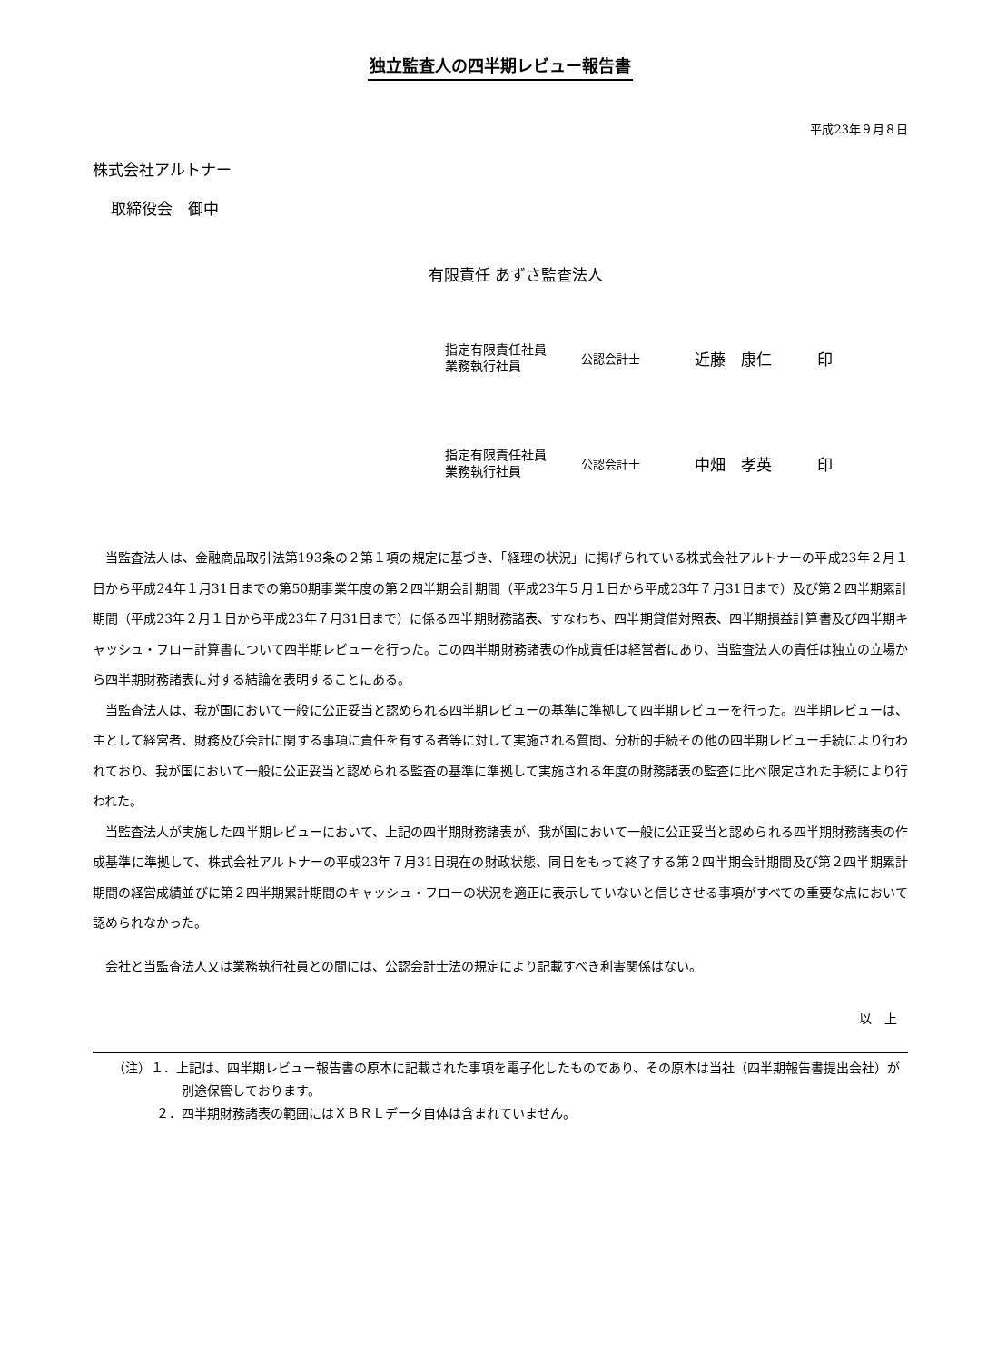独立監査人の四半期レビュー報告書
平成23年９月８日
株式会社アルトナー
取締役会　御中
有限責任 あずさ監査法人
指定有限責任社員
業務執行社員
公認会計士
近藤　康仁 印
指定有限責任社員
業務執行社員
公認会計士
中畑　孝英 印
当監査法人は、金融商品取引法第193条の２第１項の規定に基づき、「経理の状況」に掲げられている株式会社アルトナーの平成23年２月１日から平成24年１月31日までの第50期事業年度の第２四半期会計期間（平成23年５月１日から平成23年７月31日まで）及び第２四半期累計期間（平成23年２月１日から平成23年７月31日まで）に係る四半期財務諸表、すなわち、四半期貸借対照表、四半期損益計算書及び四半期キャッシュ・フロー計算書について四半期レビューを行った。この四半期財務諸表の作成責任は経営者にあり、当監査法人の責任は独立の立場から四半期財務諸表に対する結論を表明することにある。
当監査法人は、我が国において一般に公正妥当と認められる四半期レビューの基準に準拠して四半期レビューを行った。四半期レビューは、主として経営者、財務及び会計に関する事項に責任を有する者等に対して実施される質問、分析的手続その他の四半期レビュー手続により行われており、我が国において一般に公正妥当と認められる監査の基準に準拠して実施される年度の財務諸表の監査に比べ限定された手続により行われた。
当監査法人が実施した四半期レビューにおいて、上記の四半期財務諸表が、我が国において一般に公正妥当と認められる四半期財務諸表の作成基準に準拠して、株式会社アルトナーの平成23年７月31日現在の財政状態、同日をもって終了する第２四半期会計期間及び第２四半期累計期間の経営成績並びに第２四半期累計期間のキャッシュ・フローの状況を適正に表示していないと信じさせる事項がすべての重要な点において認められなかった。
会社と当監査法人又は業務執行社員との間には、公認会計士法の規定により記載すべき利害関係はない。
以　上
（注）１．上記は、四半期レビュー報告書の原本に記載された事項を電子化したものであり、その原本は当社（四半期報告書提出会社）が別途保管しております。
２．四半期財務諸表の範囲にはＸＢＲＬデータ自体は含まれていません。